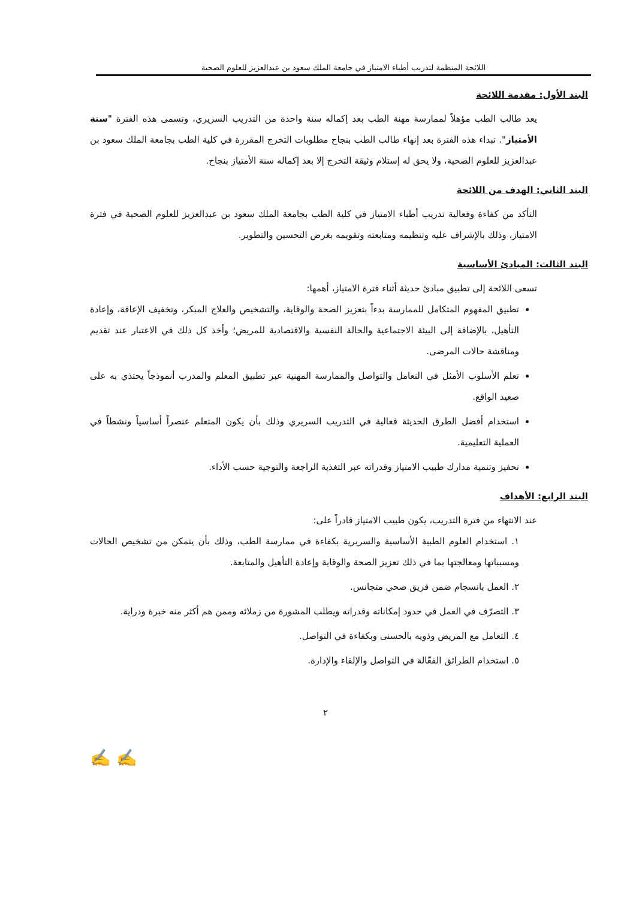اللائحة المنظمة لتدريب أطباء الامتياز في جامعة الملك سعود بن عبدالعزيز للعلوم الصحية
البند الأول: مقدمة اللائحة
يعد طالب الطب مؤهلاً لممارسة مهنة الطب بعد إكماله سنة واحدة من التدريب السريري، وتسمى هذه الفترة "سنة الأمتياز". تبداء هذه الفترة بعد إنهاء طالب الطب بنجاح مطلوبات التخرج المقررة في كلية الطب بجامعة الملك سعود بن عبدالعزيز للعلوم الصحية، ولا يحق له إستلام وثيقة التخرج إلا بعد إكماله سنة الأمتياز بنجاح.
البند الثاني: الهدف من اللائحة
التأكد من كفاءة وفعالية تدريب أطباء الامتياز في كلية الطب بجامعة الملك سعود بن عبدالعزيز للعلوم الصحية في فترة الامتياز، وذلك بالإشراف عليه وتنظيمه ومتابعته وتقويمه بغرض التحسين والتطوير.
البند الثالث: المبادئ الأساسية
تسعى اللائحة إلى تطبيق مبادئ حديثة أثناء فترة الامتياز، أهمها:
تطبيق المفهوم المتكامل للممارسة بدءاً بتعزيز الصحة والوقاية، والتشخيص والعلاج المبكر، وتخفيف الإعاقة، وإعادة التأهيل، بالإضافة إلى البيئة الاجتماعية والحالة النفسية والاقتصادية للمريض؛ وأخذ كل ذلك في الاعتبار عند تقديم ومناقشة حالات المرضى.
تعلم الأسلوب الأمثل في التعامل والتواصل والممارسة المهنية عبر تطبيق المعلم والمدرب أنموذجاً يحتذي به على صعيد الواقع.
استخدام أفضل الطرق الحديثة فعالية في التدريب السريري وذلك بأن يكون المتعلم عنصراً أساسياً ونشطاً في العملية التعليمية.
تحفيز وتنمية مدارك طبيب الامتياز وقدراته عبر التغذية الراجعة والتوجية حسب الأداء.
البند الرابع: الأهداف
عند الانتهاء من فترة التدريب، يكون طبيب الامتياز قادراً على:
١. استخدام العلوم الطبية الأساسية والسريرية بكفاءة في ممارسة الطب، وذلك بأن يتمكن من تشخيص الحالات ومسبباتها ومعالجتها بما في ذلك تعزيز الصحة والوقاية وإعادة التأهيل والمتابعة.
٢. العمل بانسجام ضمن فريق صحي متجانس.
٣. التصرّف في العمل في حدود إمكاناته وقدراته ويطلب المشورة من زملائه وممن هم أكثر منه خبرة ودراية.
٤. التعامل مع المريض وذويه بالحسنى وبكفاءة في التواصل.
٥. استخدام الطرائق الفعّالة في التواصل والإلقاء والإدارة.
٢
✍ ✍